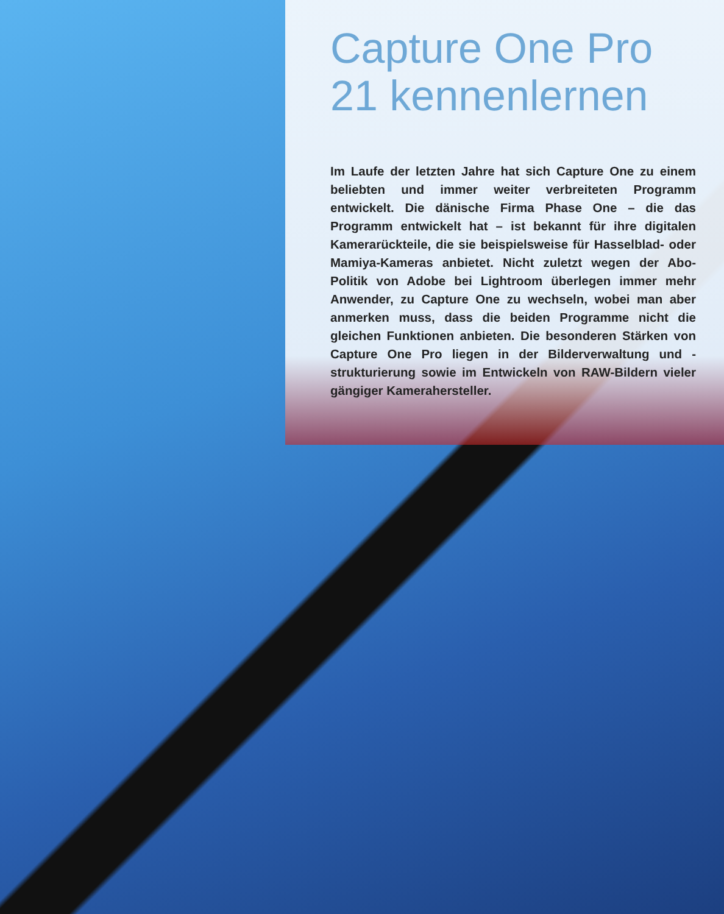Capture One Pro 21 kennenlernen
Im Laufe der letzten Jahre hat sich Capture One zu einem beliebten und immer weiter verbreiteten Programm entwickelt. Die dänische Firma Phase One – die das Programm entwickelt hat – ist bekannt für ihre digitalen Kamerarückteile, die sie beispielsweise für Hasselblad- oder Mamiya-Kameras anbietet. Nicht zuletzt wegen der Abo-Politik von Adobe bei Lightroom überlegen immer mehr Anwender, zu Capture One zu wechseln, wobei man aber anmerken muss, dass die beiden Programme nicht die gleichen Funktionen anbieten. Die besonderen Stärken von Capture One Pro liegen in der Bilderverwaltung und -strukturierung sowie im Entwickeln von RAW-Bildern vieler gängiger Kamerahersteller.